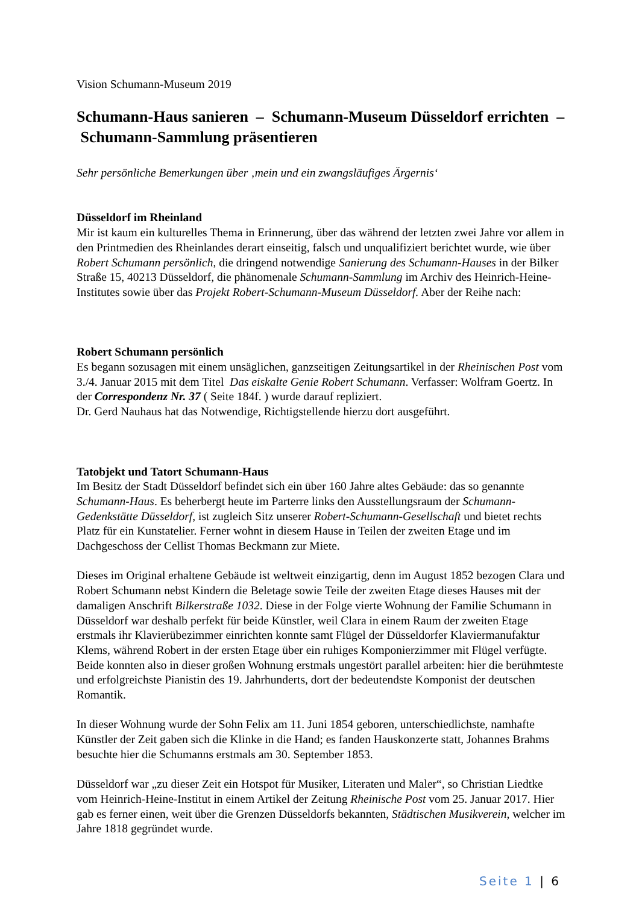Vision Schumann-Museum 2019
Schumann-Haus sanieren – Schumann-Museum Düsseldorf errichten – Schumann-Sammlung präsentieren
Sehr persönliche Bemerkungen über ‚mein und ein zwangsläufiges Ärgernis‘
Düsseldorf im Rheinland
Mir ist kaum ein kulturelles Thema in Erinnerung, über das während der letzten zwei Jahre vor allem in den Printmedien des Rheinlandes derart einseitig, falsch und unqualifiziert berichtet wurde, wie über Robert Schumann persönlich, die dringend notwendige Sanierung des Schumann-Hauses in der Bilker Straße 15, 40213 Düsseldorf, die phänomenale Schumann-Sammlung im Archiv des Heinrich-Heine-Institutes sowie über das Projekt Robert-Schumann-Museum Düsseldorf. Aber der Reihe nach:
Robert Schumann persönlich
Es begann sozusagen mit einem unsäglichen, ganzseitigen Zeitungsartikel in der Rheinischen Post vom 3./4. Januar 2015 mit dem Titel Das eiskalte Genie Robert Schumann. Verfasser: Wolfram Goertz. In der Correspondenz Nr. 37 ( Seite 184f. ) wurde darauf repliziert.
Dr. Gerd Nauhaus hat das Notwendige, Richtigstellende hierzu dort ausgeführt.
Tatobjekt und Tatort Schumann-Haus
Im Besitz der Stadt Düsseldorf befindet sich ein über 160 Jahre altes Gebäude: das so genannte Schumann-Haus. Es beherbergt heute im Parterre links den Ausstellungsraum der Schumann-Gedenkstätte Düsseldorf, ist zugleich Sitz unserer Robert-Schumann-Gesellschaft und bietet rechts Platz für ein Kunstatelier. Ferner wohnt in diesem Hause in Teilen der zweiten Etage und im Dachgeschoss der Cellist Thomas Beckmann zur Miete.
Dieses im Original erhaltene Gebäude ist weltweit einzigartig, denn im August 1852 bezogen Clara und Robert Schumann nebst Kindern die Beletage sowie Teile der zweiten Etage dieses Hauses mit der damaligen Anschrift Bilkerstraße 1032. Diese in der Folge vierte Wohnung der Familie Schumann in Düsseldorf war deshalb perfekt für beide Künstler, weil Clara in einem Raum der zweiten Etage erstmals ihr Klavierübezimmer einrichten konnte samt Flügel der Düsseldorfer Klaviermanufaktur Klems, während Robert in der ersten Etage über ein ruhiges Komponierzimmer mit Flügel verfügte. Beide konnten also in dieser großen Wohnung erstmals ungestört parallel arbeiten: hier die berühmteste und erfolgreichste Pianistin des 19. Jahrhunderts, dort der bedeutendste Komponist der deutschen Romantik.
In dieser Wohnung wurde der Sohn Felix am 11. Juni 1854 geboren, unterschiedlichste, namhafte Künstler der Zeit gaben sich die Klinke in die Hand; es fanden Hauskonzerte statt, Johannes Brahms besuchte hier die Schumanns erstmals am 30. September 1853.
Düsseldorf war „zu dieser Zeit ein Hotspot für Musiker, Literaten und Maler“, so Christian Liedtke vom Heinrich-Heine-Institut in einem Artikel der Zeitung Rheinische Post vom 25. Januar 2017. Hier gab es ferner einen, weit über die Grenzen Düsseldorfs bekannten, Städtischen Musikverein, welcher im Jahre 1818 gegründet wurde.
Seite 1 | 6